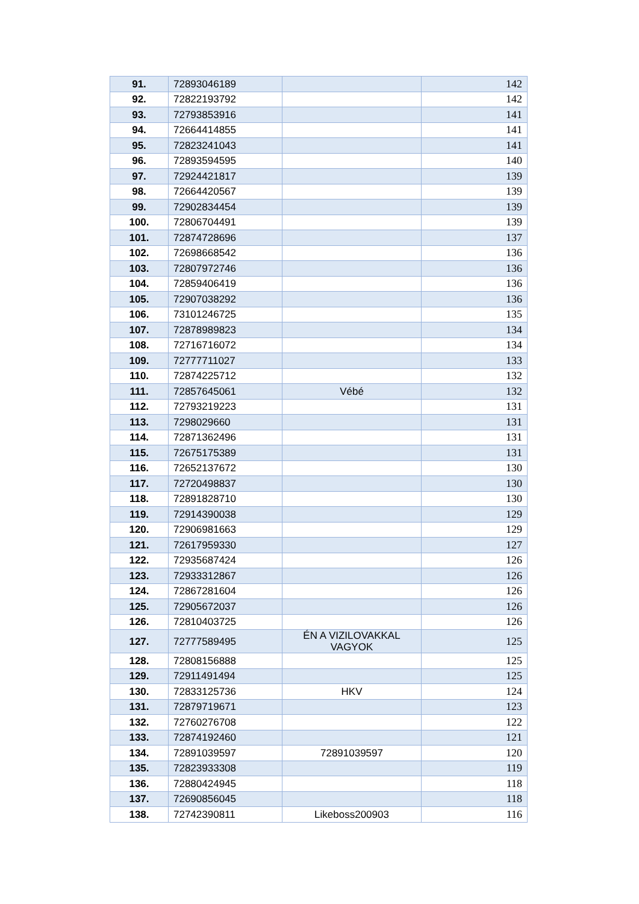| 91. | 72893046189 | | 142 |
| 92. | 72822193792 | | 142 |
| 93. | 72793853916 | | 141 |
| 94. | 72664414855 | | 141 |
| 95. | 72823241043 | | 141 |
| 96. | 72893594595 | | 140 |
| 97. | 72924421817 | | 139 |
| 98. | 72664420567 | | 139 |
| 99. | 72902834454 | | 139 |
| 100. | 72806704491 | | 139 |
| 101. | 72874728696 | | 137 |
| 102. | 72698668542 | | 136 |
| 103. | 72807972746 | | 136 |
| 104. | 72859406419 | | 136 |
| 105. | 72907038292 | | 136 |
| 106. | 73101246725 | | 135 |
| 107. | 72878989823 | | 134 |
| 108. | 72716716072 | | 134 |
| 109. | 72777711027 | | 133 |
| 110. | 72874225712 | | 132 |
| 111. | 72857645061 | Vébé | 132 |
| 112. | 72793219223 | | 131 |
| 113. | 7298029660 | | 131 |
| 114. | 72871362496 | | 131 |
| 115. | 72675175389 | | 131 |
| 116. | 72652137672 | | 130 |
| 117. | 72720498837 | | 130 |
| 118. | 72891828710 | | 130 |
| 119. | 72914390038 | | 129 |
| 120. | 72906981663 | | 129 |
| 121. | 72617959330 | | 127 |
| 122. | 72935687424 | | 126 |
| 123. | 72933312867 | | 126 |
| 124. | 72867281604 | | 126 |
| 125. | 72905672037 | | 126 |
| 126. | 72810403725 | | 126 |
| 127. | 72777589495 | ÉN A VIZILOVAKKAL VAGYOK | 125 |
| 128. | 72808156888 | | 125 |
| 129. | 72911491494 | | 125 |
| 130. | 72833125736 | HKV | 124 |
| 131. | 72879719671 | | 123 |
| 132. | 72760276708 | | 122 |
| 133. | 72874192460 | | 121 |
| 134. | 72891039597 | 72891039597 | 120 |
| 135. | 72823933308 | | 119 |
| 136. | 72880424945 | | 118 |
| 137. | 72690856045 | | 118 |
| 138. | 72742390811 | Likeboss200903 | 116 |